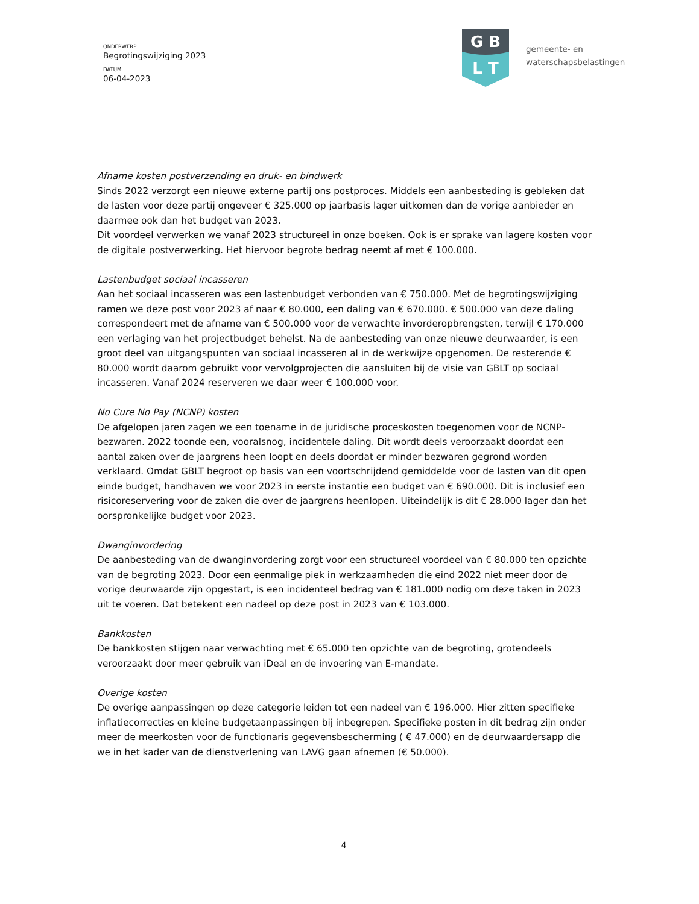ONDERWERP
Begrotingswijziging 2023
DATUM
06-04-2023
G B
L T
gemeente- en
waterschapsbelastingen
Afname kosten postverzending en druk- en bindwerk
Sinds 2022 verzorgt een nieuwe externe partij ons postproces. Middels een aanbesteding is gebleken dat de lasten voor deze partij ongeveer € 325.000 op jaarbasis lager uitkomen dan de vorige aanbieder en daarmee ook dan het budget van 2023.
Dit voordeel verwerken we vanaf 2023 structureel in onze boeken. Ook is er sprake van lagere kosten voor de digitale postverwerking. Het hiervoor begrote bedrag neemt af met € 100.000.
Lastenbudget sociaal incasseren
Aan het sociaal incasseren was een lastenbudget verbonden van € 750.000. Met de begrotingswijziging ramen we deze post voor 2023 af naar € 80.000, een daling van € 670.000. € 500.000 van deze daling correspondeert met de afname van € 500.000 voor de verwachte invorderopbrengsten, terwijl € 170.000 een verlaging van het projectbudget behelst. Na de aanbesteding van onze nieuwe deurwaarder, is een groot deel van uitgangspunten van sociaal incasseren al in de werkwijze opgenomen. De resterende € 80.000 wordt daarom gebruikt voor vervolgprojecten die aansluiten bij de visie van GBLT op sociaal incasseren. Vanaf 2024 reserveren we daar weer € 100.000 voor.
No Cure No Pay (NCNP) kosten
De afgelopen jaren zagen we een toename in de juridische proceskosten toegenomen voor de NCNP-bezwaren. 2022 toonde een, vooralsnog, incidentele daling. Dit wordt deels veroorzaakt doordat een aantal zaken over de jaargrens heen loopt en deels doordat er minder bezwaren gegrond worden verklaard. Omdat GBLT begroot op basis van een voortschrijdend gemiddelde voor de lasten van dit open einde budget, handhaven we voor 2023 in eerste instantie een budget van € 690.000. Dit is inclusief een risicoreservering voor de zaken die over de jaargrens heenlopen. Uiteindelijk is dit € 28.000 lager dan het oorspronkelijke budget voor 2023.
Dwanginvordering
De aanbesteding van de dwanginvordering zorgt voor een structureel voordeel van € 80.000 ten opzichte van de begroting 2023. Door een eenmalige piek in werkzaamheden die eind 2022 niet meer door de vorige deurwaarde zijn opgestart, is een incidenteel bedrag van € 181.000 nodig om deze taken in 2023 uit te voeren. Dat betekent een nadeel op deze post in 2023 van € 103.000.
Bankkosten
De bankkosten stijgen naar verwachting met € 65.000 ten opzichte van de begroting, grotendeels veroorzaakt door meer gebruik van iDeal en de invoering van E-mandate.
Overige kosten
De overige aanpassingen op deze categorie leiden tot een nadeel van € 196.000. Hier zitten specifieke inflatiecorrecties en kleine budgetaanpassingen bij inbegrepen. Specifieke posten in dit bedrag zijn onder meer de meerkosten voor de functionaris gegevensbescherming ( € 47.000) en de deurwaardersapp die we in het kader van de dienstverlening van LAVG gaan afnemen (€ 50.000).
4